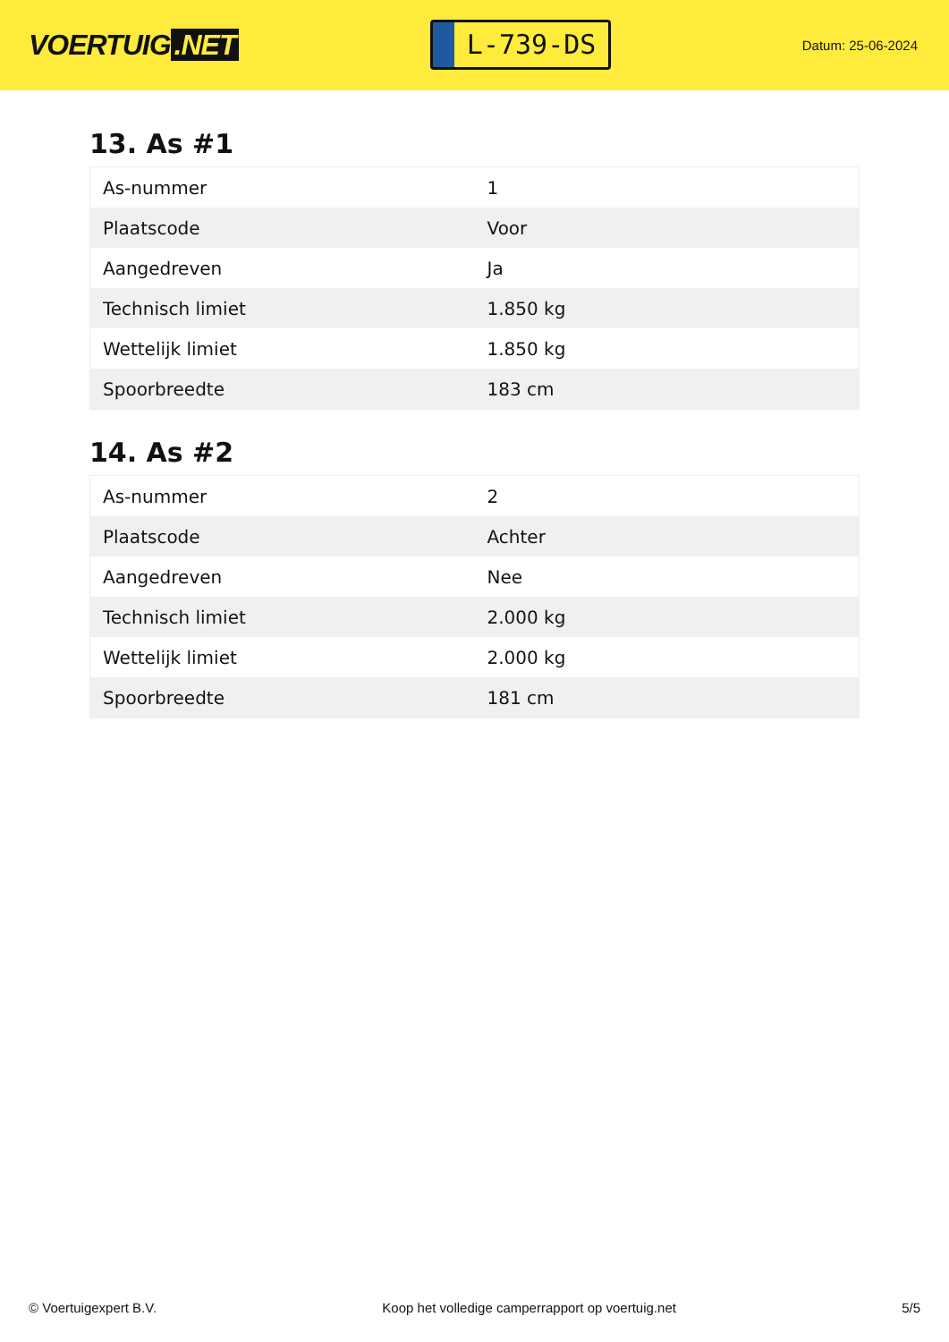VOERTUIG.NET
L-739-DS
Datum: 25-06-2024
13. As #1
| As-nummer | 1 |
| Plaatscode | Voor |
| Aangedreven | Ja |
| Technisch limiet | 1.850 kg |
| Wettelijk limiet | 1.850 kg |
| Spoorbreedte | 183 cm |
14. As #2
| As-nummer | 2 |
| Plaatscode | Achter |
| Aangedreven | Nee |
| Technisch limiet | 2.000 kg |
| Wettelijk limiet | 2.000 kg |
| Spoorbreedte | 181 cm |
© Voertuigexpert B.V. Koop het volledige camperrapport op voertuig.net 5/5